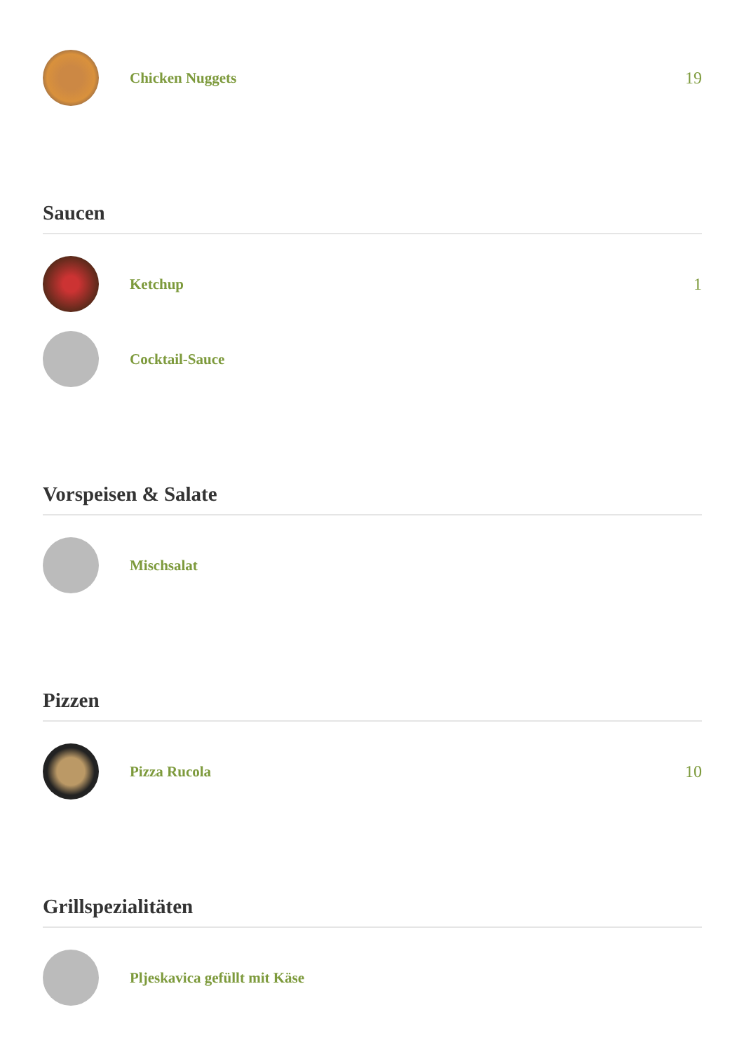Chicken Nuggets 19
Saucen
Ketchup 1
Cocktail-Sauce
Vorspeisen & Salate
Mischsalat
Pizzen
Pizza Rucola 10
Grillspezialitäten
Pljeskavica gefüllt mit Käse